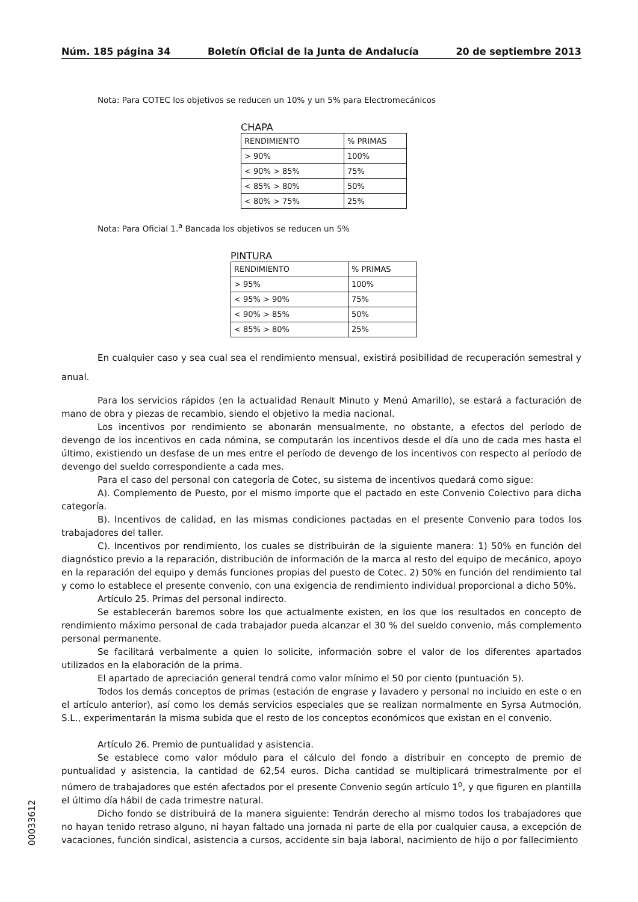Núm. 185 página 34 Boletín Oficial de la Junta de Andalucía 20 de septiembre 2013
Nota: Para COTEC los objetivos se reducen un 10% y un 5% para Electromecánicos
CHAPA
| RENDIMIENTO | % PRIMAS |
| > 90% | 100% |
| < 90% > 85% | 75% |
| < 85% > 80% | 50% |
| < 80% > 75% | 25% |
Nota: Para Oficial 1.<sup>a</sup> Bancada los objetivos se reducen un 5%
PINTURA
| RENDIMIENTO | % PRIMAS |
| > 95% | 100% |
| < 95% > 90% | 75% |
| < 90% > 85% | 50% |
| < 85% > 80% | 25% |
En cualquier caso y sea cual sea el rendimiento mensual, existirá posibilidad de recuperación semestral y anual.
Para los servicios rápidos (en la actualidad Renault Minuto y Menú Amarillo), se estará a facturación de mano de obra y piezas de recambio, siendo el objetivo la media nacional.
Los incentivos por rendimiento se abonarán mensualmente, no obstante, a efectos del período de devengo de los incentivos en cada nómina, se computarán los incentivos desde el día uno de cada mes hasta el último, existiendo un desfase de un mes entre el período de devengo de los incentivos con respecto al período de devengo del sueldo correspondiente a cada mes.
Para el caso del personal con categoría de Cotec, su sistema de incentivos quedará como sigue:
A). Complemento de Puesto, por el mismo importe que el pactado en este Convenio Colectivo para dicha categoría.
B). Incentivos de calidad, en las mismas condiciones pactadas en el presente Convenio para todos los trabajadores del taller.
C). Incentivos por rendimiento, los cuales se distribuirán de la siguiente manera: 1) 50% en función del diagnóstico previo a la reparación, distribución de información de la marca al resto del equipo de mecánico, apoyo en la reparación del equipo y demás funciones propias del puesto de Cotec. 2) 50% en función del rendimiento tal y como lo establece el presente convenio, con una exigencia de rendimiento individual proporcional a dicho 50%.
Artículo 25. Primas del personal indirecto.
Se establecerán baremos sobre los que actualmente existen, en los que los resultados en concepto de rendimiento máximo personal de cada trabajador pueda alcanzar el 30 % del sueldo convenio, más complemento personal permanente.
Se facilitará verbalmente a quien lo solicite, información sobre el valor de los diferentes apartados utilizados en la elaboración de la prima.
El apartado de apreciación general tendrá como valor mínimo el 50 por ciento (puntuación 5).
Todos los demás conceptos de primas (estación de engrase y lavadero y personal no incluido en este o en el artículo anterior), así como los demás servicios especiales que se realizan normalmente en Syrsa Autmoción, S.L., experimentarán la misma subida que el resto de los conceptos económicos que existan en el convenio.
Artículo 26. Premio de puntualidad y asistencia.
Se establece como valor módulo para el cálculo del fondo a distribuir en concepto de premio de puntualidad y asistencia, la cantidad de 62,54 euros. Dicha cantidad se multiplicará trimestralmente por el número de trabajadores que estén afectados por el presente Convenio según artículo 1<sup>o</sup>, y que figuren en plantilla el último día hábil de cada trimestre natural.
Dicho fondo se distribuirá de la manera siguiente: Tendrán derecho al mismo todos los trabajadores que no hayan tenido retraso alguno, ni hayan faltado una jornada ni parte de ella por cualquier causa, a excepción de vacaciones, función sindical, asistencia a cursos, accidente sin baja laboral, nacimiento de hijo o por fallecimiento
00033612